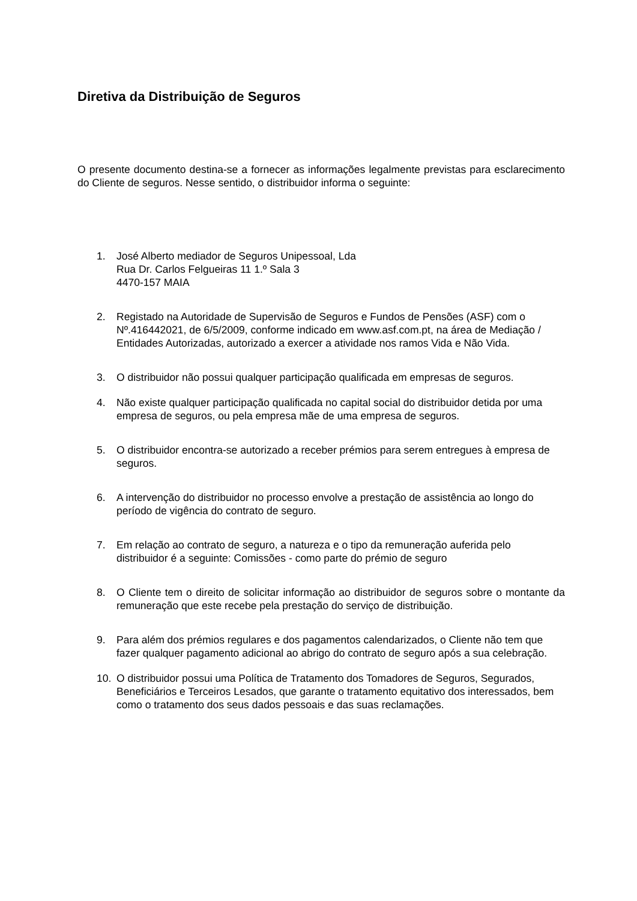Diretiva da Distribuição de Seguros
O presente documento destina-se a fornecer as informações legalmente previstas para esclarecimento do Cliente de seguros. Nesse sentido, o distribuidor informa o seguinte:
1. José Alberto mediador de Seguros Unipessoal, Lda
Rua Dr. Carlos Felgueiras 11 1.º Sala 3
4470-157 MAIA
2. Registado na Autoridade de Supervisão de Seguros e Fundos de Pensões (ASF) com o Nº.416442021, de 6/5/2009, conforme indicado em www.asf.com.pt, na área de Mediação / Entidades Autorizadas, autorizado a exercer a atividade nos ramos Vida e Não Vida.
3. O distribuidor não possui qualquer participação qualificada em empresas de seguros.
4. Não existe qualquer participação qualificada no capital social do distribuidor detida por uma empresa de seguros, ou pela empresa mãe de uma empresa de seguros.
5. O distribuidor encontra-se autorizado a receber prémios para serem entregues à empresa de seguros.
6. A intervenção do distribuidor no processo envolve a prestação de assistência ao longo do período de vigência do contrato de seguro.
7. Em relação ao contrato de seguro, a natureza e o tipo da remuneração auferida pelo distribuidor é a seguinte: Comissões - como parte do prémio de seguro
8. O Cliente tem o direito de solicitar informação ao distribuidor de seguros sobre o montante da remuneração que este recebe pela prestação do serviço de distribuição.
9. Para além dos prémios regulares e dos pagamentos calendarizados, o Cliente não tem que fazer qualquer pagamento adicional ao abrigo do contrato de seguro após a sua celebração.
10. O distribuidor possui uma Política de Tratamento dos Tomadores de Seguros, Segurados, Beneficiários e Terceiros Lesados, que garante o tratamento equitativo dos interessados, bem como o tratamento dos seus dados pessoais e das suas reclamações.